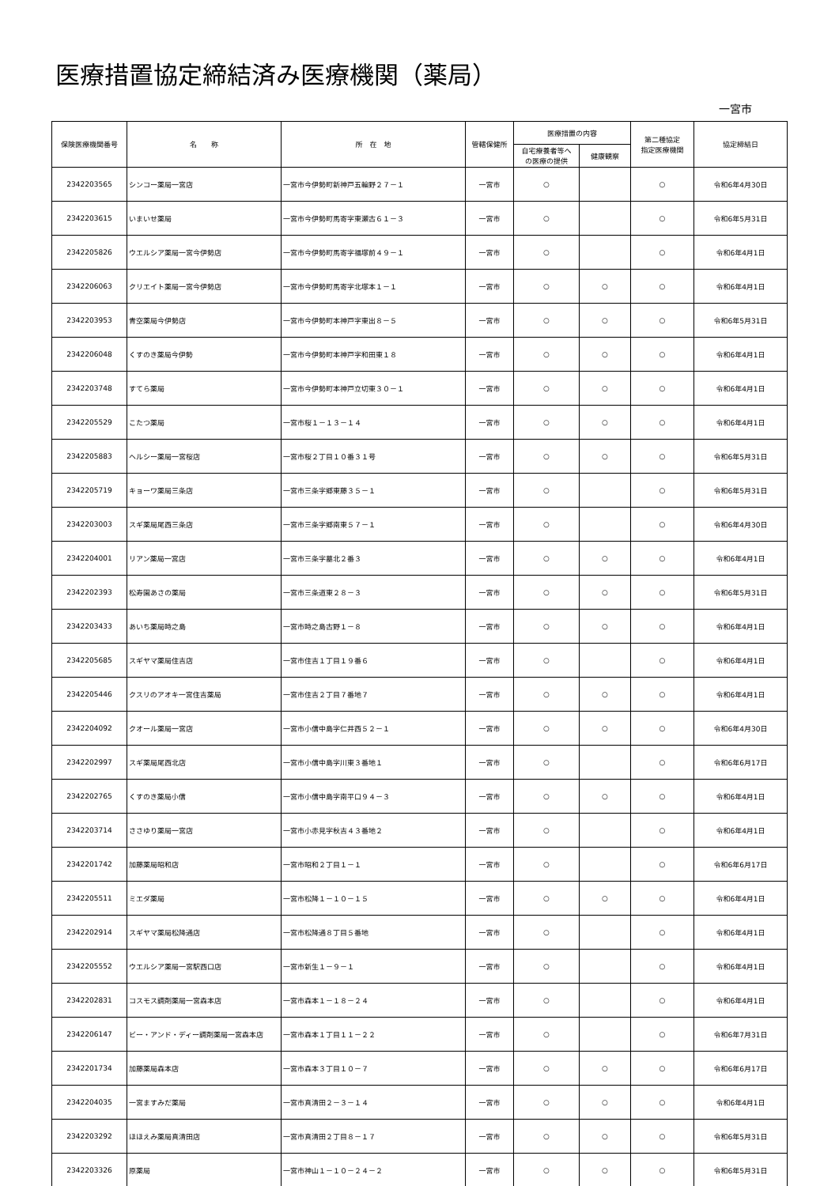医療措置協定締結済み医療機関（薬局）
一宮市
| 保険医療機関番号 | 名 称 | 所 在 地 | 管轄保健所 | 医療措置の内容 | | 第二種協定 指定医療機関 | 協定締結日 |
| --- | --- | --- | --- | --- | --- | --- | --- |
| | | | | 自宅療養者等へ の医療の提供 | 健康観察 | | |
| 2342203565 | シンコー薬局一宮店 | 一宮市今伊勢町新神戸五輪野２７－１ | 一宮市 | ○ | | ○ | 令和6年4月30日 |
| 2342203615 | いまいせ薬局 | 一宮市今伊勢町馬寄字東瀬古６１－３ | 一宮市 | ○ | | ○ | 令和6年5月31日 |
| 2342205826 | ウエルシア薬局一宮今伊勢店 | 一宮市今伊勢町馬寄字福塚前４９－１ | 一宮市 | ○ | | ○ | 令和6年4月1日 |
| 2342206063 | クリエイト薬局一宮今伊勢店 | 一宮市今伊勢町馬寄字北塚本１－１ | 一宮市 | ○ | ○ | ○ | 令和6年4月1日 |
| 2342203953 | 青空薬局今伊勢店 | 一宮市今伊勢町本神戸字東出８－５ | 一宮市 | ○ | ○ | ○ | 令和6年5月31日 |
| 2342206048 | くすのき薬局今伊勢 | 一宮市今伊勢町本神戸字和田東１８ | 一宮市 | ○ | ○ | ○ | 令和6年4月1日 |
| 2342203748 | すてら薬局 | 一宮市今伊勢町本神戸立切東３０－１ | 一宮市 | ○ | ○ | ○ | 令和6年4月1日 |
| 2342205529 | こたつ薬局 | 一宮市桜１－１３－１４ | 一宮市 | ○ | ○ | ○ | 令和6年4月1日 |
| 2342205883 | ヘルシー薬局一宮桜店 | 一宮市桜２丁目１０番３１号 | 一宮市 | ○ | ○ | ○ | 令和6年5月31日 |
| 2342205719 | キョーワ薬局三条店 | 一宮市三条字郷東藤３５－１ | 一宮市 | ○ | | ○ | 令和6年5月31日 |
| 2342203003 | スギ薬局尾西三条店 | 一宮市三条字郷南東５７－１ | 一宮市 | ○ | | ○ | 令和6年4月30日 |
| 2342204001 | リアン薬局一宮店 | 一宮市三条字墓北２番３ | 一宮市 | ○ | ○ | ○ | 令和6年4月1日 |
| 2342202393 | 松寿園あさの薬局 | 一宮市三条道東２８－３ | 一宮市 | ○ | ○ | ○ | 令和6年5月31日 |
| 2342203433 | あいち薬局時之島 | 一宮市時之島古野１－８ | 一宮市 | ○ | ○ | ○ | 令和6年4月1日 |
| 2342205685 | スギヤマ薬局住吉店 | 一宮市住吉１丁目１９番６ | 一宮市 | ○ | | ○ | 令和6年4月1日 |
| 2342205446 | クスリのアオキ一宮住吉薬局 | 一宮市住吉２丁目７番地７ | 一宮市 | ○ | ○ | ○ | 令和6年4月1日 |
| 2342204092 | クオール薬局一宮店 | 一宮市小信中島字仁井西５２－１ | 一宮市 | ○ | ○ | ○ | 令和6年4月30日 |
| 2342202997 | スギ薬局尾西北店 | 一宮市小信中島字川東３番地１ | 一宮市 | ○ | | ○ | 令和6年6月17日 |
| 2342202765 | くすのき薬局小信 | 一宮市小信中島字南平口９４－３ | 一宮市 | ○ | ○ | ○ | 令和6年4月1日 |
| 2342203714 | ささゆり薬局一宮店 | 一宮市小赤見字秋吉４３番地２ | 一宮市 | ○ | | ○ | 令和6年4月1日 |
| 2342201742 | 加藤薬局昭和店 | 一宮市昭和２丁目１－１ | 一宮市 | ○ | | ○ | 令和6年6月17日 |
| 2342205511 | ミエダ薬局 | 一宮市松降１－１０－１５ | 一宮市 | ○ | ○ | ○ | 令和6年4月1日 |
| 2342202914 | スギヤマ薬局松降通店 | 一宮市松降通８丁目５番地 | 一宮市 | ○ | | ○ | 令和6年4月1日 |
| 2342205552 | ウエルシア薬局一宮駅西口店 | 一宮市新生１－９－１ | 一宮市 | ○ | | ○ | 令和6年4月1日 |
| 2342202831 | コスモス調剤薬局一宮森本店 | 一宮市森本１－１８－２４ | 一宮市 | ○ | | ○ | 令和6年4月1日 |
| 2342206147 | ビー・アンド・ディー調剤薬局一宮森本店 | 一宮市森本１丁目１１－２２ | 一宮市 | ○ | | ○ | 令和6年7月31日 |
| 2342201734 | 加藤薬局森本店 | 一宮市森本３丁目１０－７ | 一宮市 | ○ | ○ | ○ | 令和6年6月17日 |
| 2342204035 | 一宮ますみだ薬局 | 一宮市真清田２－３－１４ | 一宮市 | ○ | ○ | ○ | 令和6年4月1日 |
| 2342203292 | ほほえみ薬局真清田店 | 一宮市真清田２丁目８－１７ | 一宮市 | ○ | ○ | ○ | 令和6年5月31日 |
| 2342203326 | 原薬局 | 一宮市神山１－１０－２４－２ | 一宮市 | ○ | ○ | ○ | 令和6年5月31日 |